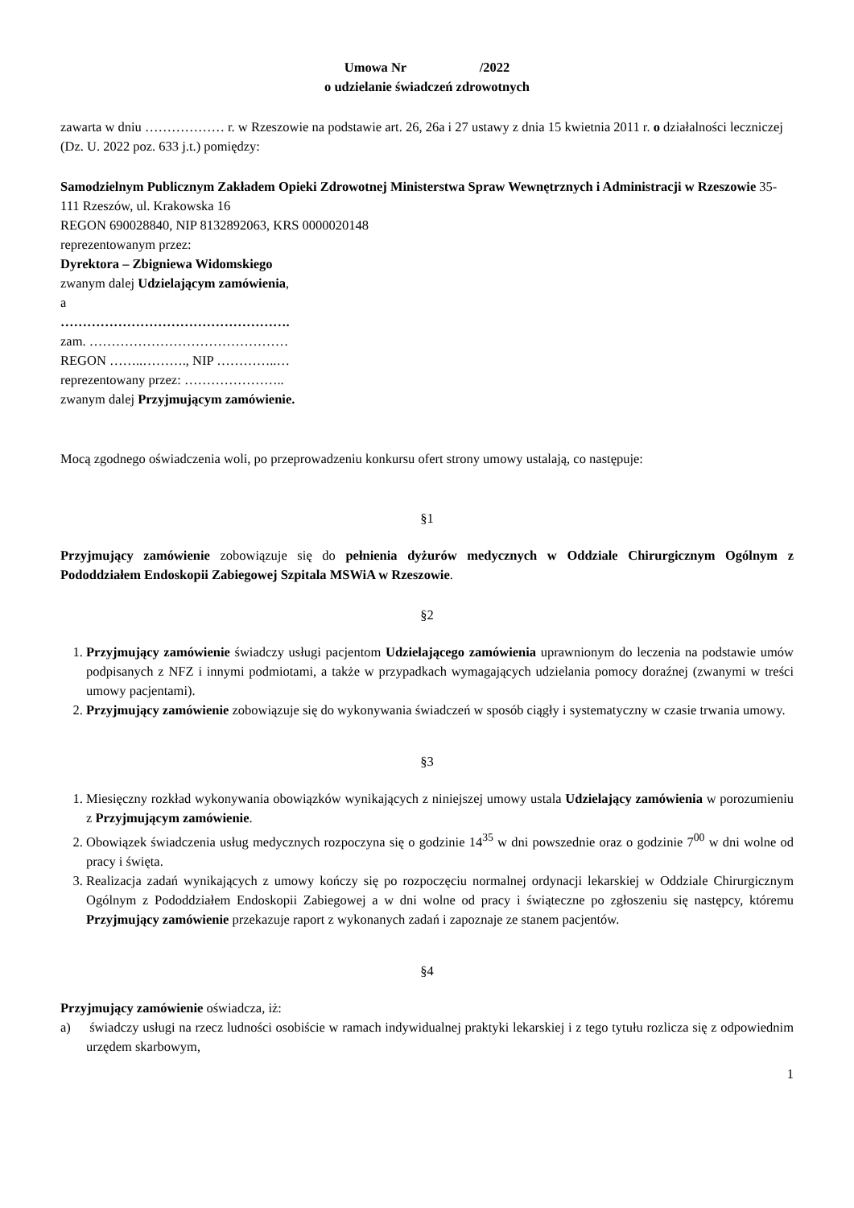Umowa Nr /2022
o udzielanie świadczeń zdrowotnych
zawarta w dniu ……………… r. w Rzeszowie na podstawie art. 26, 26a i 27 ustawy z dnia 15 kwietnia 2011 r. o działalności leczniczej (Dz. U. 2022 poz. 633 j.t.) pomiędzy:
Samodzielnym Publicznym Zakładem Opieki Zdrowotnej Ministerstwa Spraw Wewnętrznych i Administracji w Rzeszowie 35-111 Rzeszów, ul. Krakowska 16
REGON 690028840, NIP 8132892063, KRS 0000020148
reprezentowanym przez:
Dyrektora – Zbigniewa Widomskiego
zwanym dalej Udzielającym zamówienia,
a
…………………………………………….
zam. ………………………………………
REGON ……..………., NIP …………..…
reprezentowany przez: …………………..
zwanym dalej Przyjmującym zamówienie.
Mocą zgodnego oświadczenia woli, po przeprowadzeniu konkursu ofert strony umowy ustalają, co następuje:
§1
Przyjmujący zamówienie zobowiązuje się do pełnienia dyżurów medycznych w Oddziale Chirurgicznym Ogólnym z Pododdziałem Endoskopii Zabiegowej Szpitala MSWiA w Rzeszowie.
§2
1. Przyjmujący zamówienie świadczy usługi pacjentom Udzielającego zamówienia uprawnionym do leczenia na podstawie umów podpisanych z NFZ i innymi podmiotami, a także w przypadkach wymagających udzielania pomocy doraźnej (zwanymi w treści umowy pacjentami).
2. Przyjmujący zamówienie zobowiązuje się do wykonywania świadczeń w sposób ciągły i systematyczny w czasie trwania umowy.
§3
1. Miesięczny rozkład wykonywania obowiązków wynikających z niniejszej umowy ustala Udzielający zamówienia w porozumieniu z Przyjmującym zamówienie.
2. Obowiązek świadczenia usług medycznych rozpoczyna się o godzinie 14<sup>35</sup> w dni powszednie oraz o godzinie 7<sup>00</sup> w dni wolne od pracy i święta.
3. Realizacja zadań wynikających z umowy kończy się po rozpoczęciu normalnej ordynacji lekarskiej w Oddziale Chirurgicznym Ogólnym z Pododdziałem Endoskopii Zabiegowej a w dni wolne od pracy i świąteczne po zgłoszeniu się następcy, któremu Przyjmujący zamówienie przekazuje raport z wykonanych zadań i zapoznaje ze stanem pacjentów.
§4
Przyjmujący zamówienie oświadcza, iż:
a) świadczy usługi na rzecz ludności osobiście w ramach indywidualnej praktyki lekarskiej i z tego tytułu rozlicza się z odpowiednim urzędem skarbowym,
1